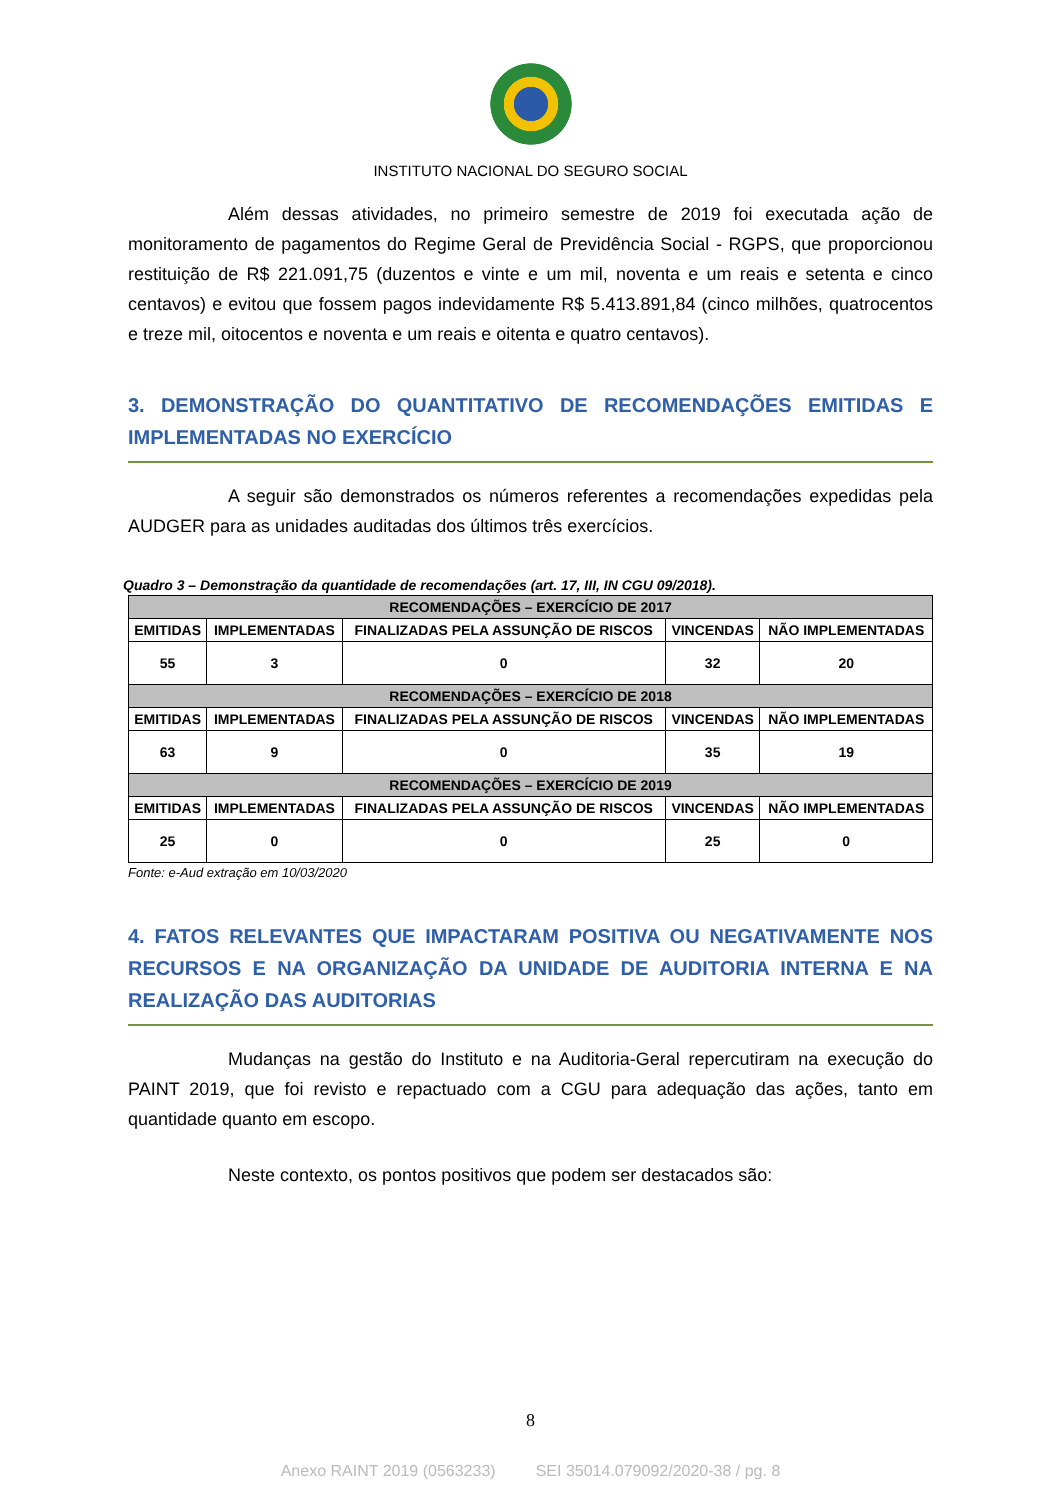INSTITUTO NACIONAL DO SEGURO SOCIAL
Além dessas atividades, no primeiro semestre de 2019 foi executada ação de monitoramento de pagamentos do Regime Geral de Previdência Social - RGPS, que proporcionou restituição de R$ 221.091,75 (duzentos e vinte e um mil, noventa e um reais e setenta e cinco centavos) e evitou que fossem pagos indevidamente R$ 5.413.891,84 (cinco milhões, quatrocentos e treze mil, oitocentos e noventa e um reais e oitenta e quatro centavos).
3. DEMONSTRAÇÃO DO QUANTITATIVO DE RECOMENDAÇÕES EMITIDAS E IMPLEMENTADAS NO EXERCÍCIO
A seguir são demonstrados os números referentes a recomendações expedidas pela AUDGER para as unidades auditadas dos últimos três exercícios.
Quadro 3 – Demonstração da quantidade de recomendações (art. 17, III, IN CGU 09/2018).
| RECOMENDAÇÕES – EXERCÍCIO DE 2017 | | | | |
| --- | --- | --- | --- | --- |
| EMITIDAS | IMPLEMENTADAS | FINALIZADAS PELA ASSUNÇÃO DE RISCOS | VINCENDAS | NÃO IMPLEMENTADAS |
| 55 | 3 | 0 | 32 | 20 |
| RECOMENDAÇÕES – EXERCÍCIO DE 2018 | | | | |
| EMITIDAS | IMPLEMENTADAS | FINALIZADAS PELA ASSUNÇÃO DE RISCOS | VINCENDAS | NÃO IMPLEMENTADAS |
| 63 | 9 | 0 | 35 | 19 |
| RECOMENDAÇÕES – EXERCÍCIO DE 2019 | | | | |
| EMITIDAS | IMPLEMENTADAS | FINALIZADAS PELA ASSUNÇÃO DE RISCOS | VINCENDAS | NÃO IMPLEMENTADAS |
| 25 | 0 | 0 | 25 | 0 |
Fonte: e-Aud extração em 10/03/2020
4. FATOS RELEVANTES QUE IMPACTARAM POSITIVA OU NEGATIVAMENTE NOS RECURSOS E NA ORGANIZAÇÃO DA UNIDADE DE AUDITORIA INTERNA E NA REALIZAÇÃO DAS AUDITORIAS
Mudanças na gestão do Instituto e na Auditoria-Geral repercutiram na execução do PAINT 2019, que foi revisto e repactuado com a CGU para adequação das ações, tanto em quantidade quanto em escopo.
Neste contexto, os pontos positivos que podem ser destacados são:
8
Anexo RAINT 2019 (0563233) SEI 35014.079092/2020-38 / pg. 8